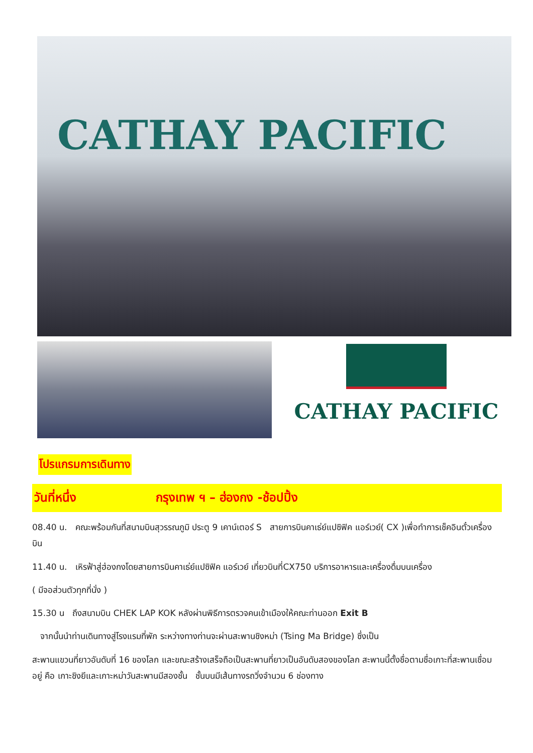CATHAY PACIFIC
CATHAY PACIFIC
โปรแกรมการเดินทาง
วันที่หนึ่ง กรุงเทพ ฯ – ฮ่องกง -ช้อปปิ้ง
08.40 น. คณะพร้อมกันที่สนามบินสุวรรณภูมิ ประตู 9 เคาน์เตอร์ S สายการบินคาเธ่ย์แปซิฟิค แอร์เวย์( CX )เพื่อทำการเช็คอินตั๋วเครื่องบิน
11.40 น. เหิรฟ้าสู่ฮ่องกงโดยสายการบินคาเธ่ย์แปซิฟิค แอร์เวย์ เที่ยวบินที่CX750 บริการอาหารและเครื่องดื่มบนเครื่อง
( มีจอส่วนตัวทุกที่นั่ง )
15.30 น ถึงสนามบิน CHEK LAP KOK หลังผ่านพิธีการตรวจคนเข้าเมืองให้คณะท่านออก Exit B
จากนั้นนำท่านเดินทางสู่โรงแรมที่พัก ระหว่างทางท่านจะผ่านสะพานชิงหม่า (Tsing Ma Bridge) ซึ่งเป็น
สะพานแขวนที่ยาวอันดับที่ 16 ของโลก และขณะสร้างเสร็จถือเป็นสะพานที่ยาวเป็นอันดับสองของโลก สะพานนี้ตั้งชื่อตามชื่อเกาะที่สะพานเชื่อมอยู่ คือ เกาะชิงยีและเกาะหม่าวันสะพานมีสองชั้น ชั้นบนมีเส้นทางรถวิ่งจำนวน 6 ช่องทาง